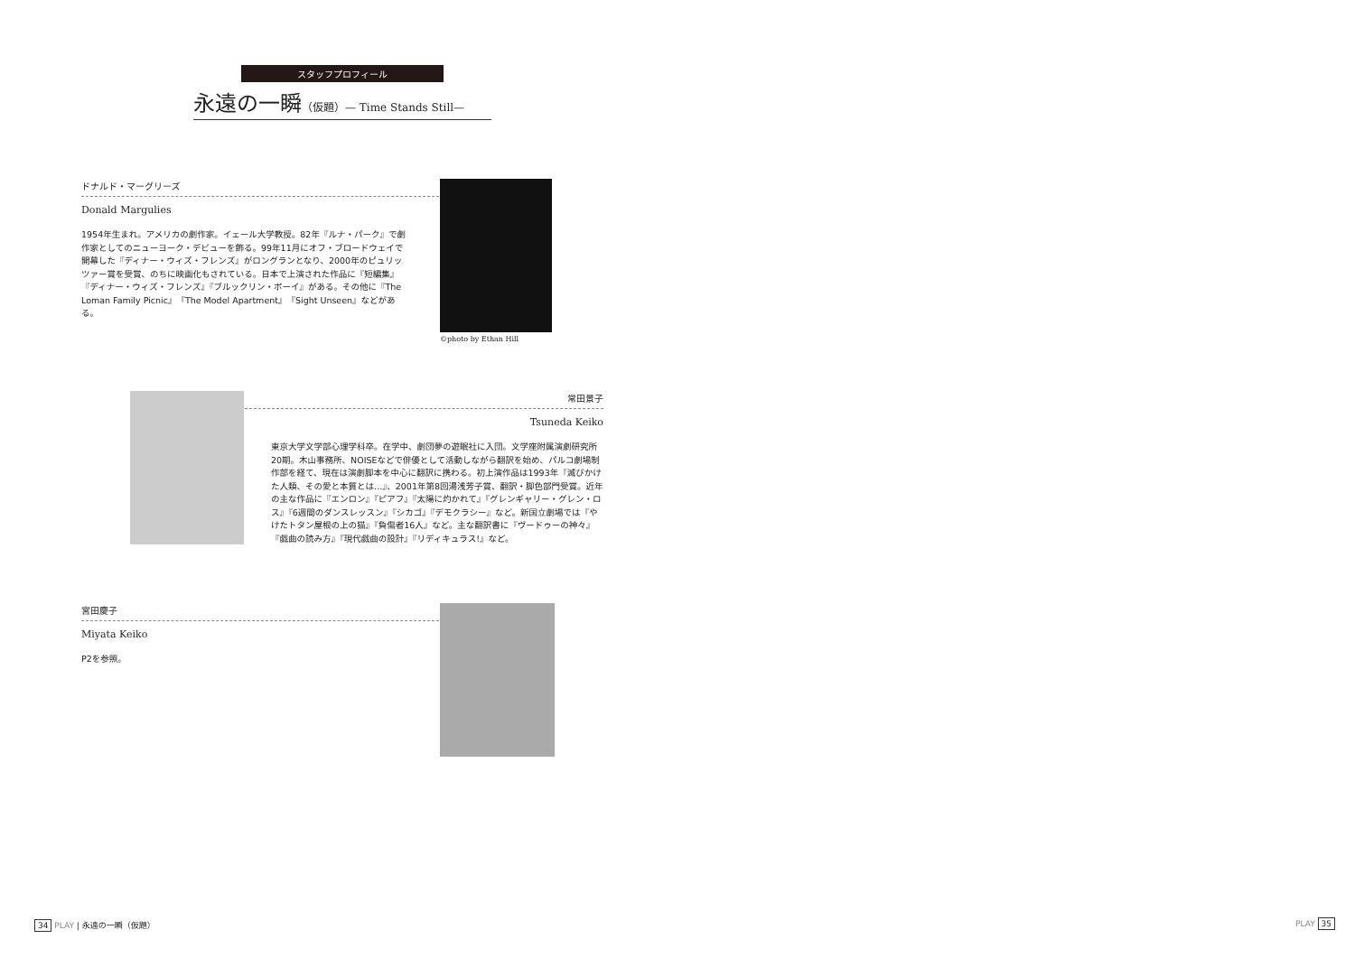スタッフプロフィール
永遠の一瞬（仮題）— Time Stands Still—
ドナルド・マーグリーズ
Donald Margulies
1954年生まれ。アメリカの劇作家。イェール大学教授。82年『ルナ・パーク』で劇作家としてのニューヨーク・デビューを飾る。99年11月にオフ・ブロードウェイで開幕した『ディナー・ウィズ・フレンズ』がロングランとなり、2000年のピュリッツァー賞を受賞、のちに映画化もされている。日本で上演された作品に『短編集』『ディナー・ウィズ・フレンズ』『ブルックリン・ボーイ』がある。その他に『The Loman Family Picnic』『The Model Apartment』『Sight Unseen』などがある。
©photo by Ethan Hill
常田景子
Tsuneda Keiko
東京大学文学部心理学科卒。在学中、劇団夢の遊眠社に入団。文学座附属演劇研究所20期。木山事務所、NOISEなどで俳優として活動しながら翻訳を始め、パルコ劇場制作部を経て、現在は演劇脚本を中心に翻訳に携わる。初上演作品は1993年『滅びかけた人類、その愛と本質とは…』、2001年第8回湯浅芳子賞、翻訳・脚色部門受賞。近年の主な作品に『エンロン』『ピアフ』『太陽に灼かれて』『グレンギャリー・グレン・ロス』『6週間のダンスレッスン』『シカゴ』『デモクラシー』など。新国立劇場では『やけたトタン屋根の上の猫』『負傷者16人』など。主な翻訳書に『ヴードゥーの神々』『戯曲の読み方』『現代戯曲の設計』『リディキュラス!』など。
宮田慶子
Miyata Keiko
P2を参照。
34 PLAY | 永遠の一瞬（仮題） PLAY 35